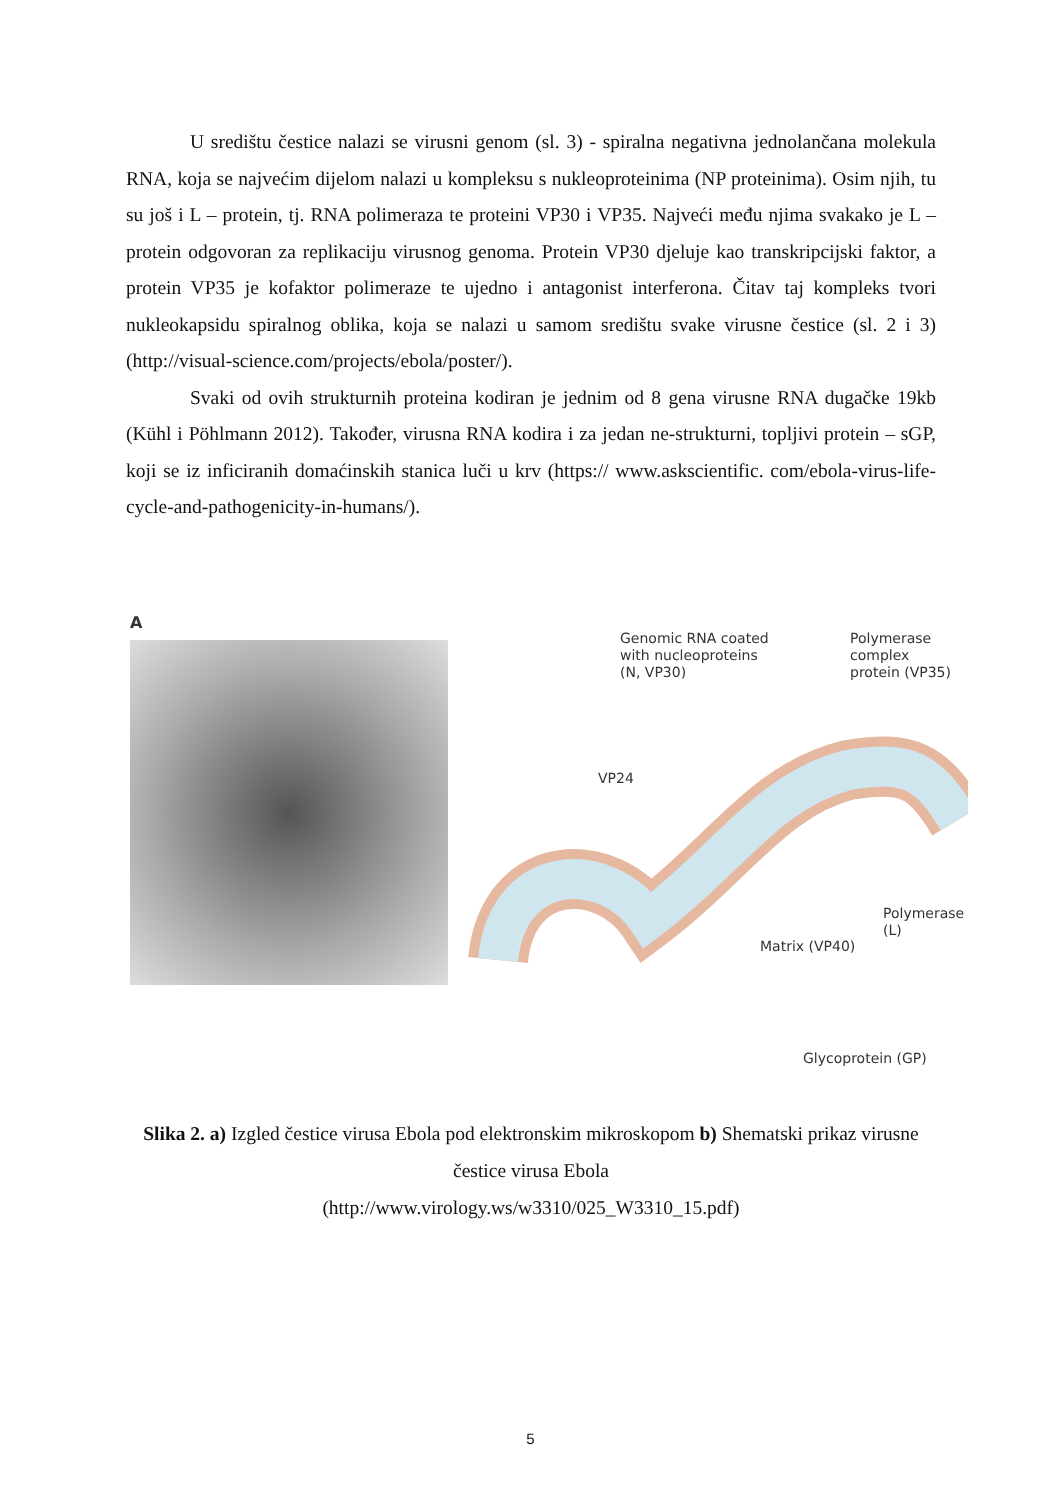U središtu čestice nalazi se virusni genom (sl. 3) - spiralna negativna jednolančana molekula RNA, koja se najvećim dijelom nalazi u kompleksu s nukleoproteinima (NP proteinima). Osim njih, tu su još i L – protein, tj. RNA polimeraza te proteini VP30 i VP35. Najveći među njima svakako je L – protein odgovoran za replikaciju virusnog genoma. Protein VP30 djeluje kao transkripcijski faktor, a protein VP35 je kofaktor polimeraze te ujedno i antagonist interferona. Čitav taj kompleks tvori nukleokapsidu spiralnog oblika, koja se nalazi u samom središtu svake virusne čestice (sl. 2 i 3) (http://visual-science.com/projects/ebola/poster/).
Svaki od ovih strukturnih proteina kodiran je jednim od 8 gena virusne RNA dugačke 19kb (Kühl i Pöhlmann 2012). Također, virusna RNA kodira i za jedan ne-strukturni, topljivi protein – sGP, koji se iz inficiranih domaćinskih stanica luči u krv (https:// www.askscientific. com/ebola-virus-life-cycle-and-pathogenicity-in-humans/).
A
Genomic RNA coated
with nucleoproteins
(N, VP30)
Polymerase complex
protein (VP35)
VP24
Polymerase (L)
Matrix (VP40)
Glycoprotein (GP)
Slika 2. a) Izgled čestice virusa Ebola pod elektronskim mikroskopom b) Shematski prikaz virusne čestice virusa Ebola
(http://www.virology.ws/w3310/025_W3310_15.pdf)
5